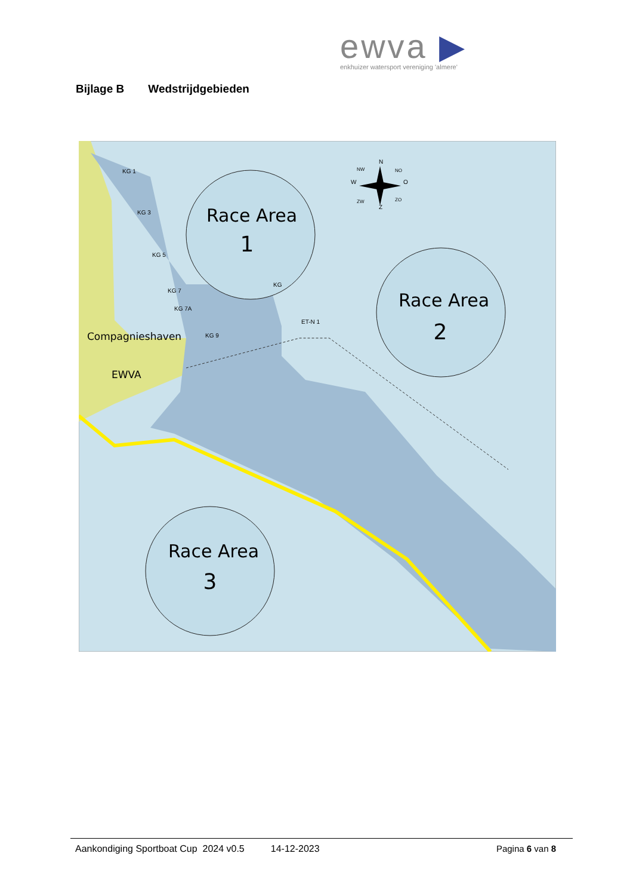ewva ▶
enkhuizer watersport vereniging 'almere'
Bijlage B Wedstrijdgebieden
Race Area
1
KG
Race Area
2
Race Area
3
N
W
O
Z
NW
NO
ZW
ZO
KG 1
KG 3
KG 5
KG 7
KG 7A
KG 9
ET-N 1
Compagnieshaven
EWVA
Aankondiging Sportboat Cup 2024 v0.5 14-12-2023 Pagina 6 van 8